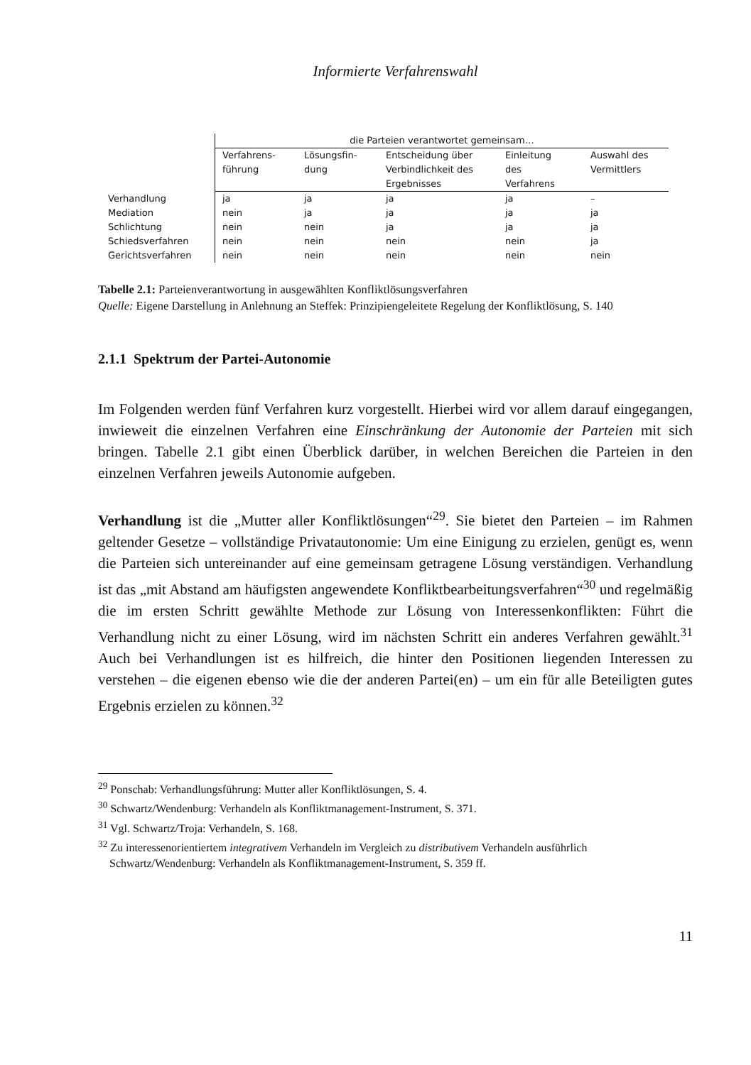Informierte Verfahrenswahl
| | die Parteien verantwortet gemeinsam… | | | | |
| --- | --- | --- | --- | --- | --- |
| | Verfahrens- führung | Lösungsfin- dung | Entscheidung über Verbindlichkeit des Ergebnisses | Einleitung des Verfahrens | Auswahl des Vermittlers |
| Verhandlung | ja | ja | ja | ja | – |
| Mediation | nein | ja | ja | ja | ja |
| Schlichtung | nein | nein | ja | ja | ja |
| Schiedsverfahren | nein | nein | nein | nein | ja |
| Gerichtsverfahren | nein | nein | nein | nein | nein |
Tabelle 2.1: Parteienverantwortung in ausgewählten Konfliktlösungsverfahren
Quelle: Eigene Darstellung in Anlehnung an Steffek: Prinzipiengeleitete Regelung der Konfliktlösung, S. 140
2.1.1 Spektrum der Partei-Autonomie
Im Folgenden werden fünf Verfahren kurz vorgestellt. Hierbei wird vor allem darauf eingegangen, inwieweit die einzelnen Verfahren eine Einschränkung der Autonomie der Parteien mit sich bringen. Tabelle 2.1 gibt einen Überblick darüber, in welchen Bereichen die Parteien in den einzelnen Verfahren jeweils Autonomie aufgeben.
Verhandlung ist die „Mutter aller Konfliktlösungen“<sup>29</sup>. Sie bietet den Parteien – im Rahmen geltender Gesetze – vollständige Privatautonomie: Um eine Einigung zu erzielen, genügt es, wenn die Parteien sich untereinander auf eine gemeinsam getragene Lösung verständigen. Verhandlung ist das „mit Abstand am häufigsten angewendete Konfliktbearbeitungsverfahren“<sup>30</sup> und regelmäßig die im ersten Schritt gewählte Methode zur Lösung von Interessenkonflikten: Führt die Verhandlung nicht zu einer Lösung, wird im nächsten Schritt ein anderes Verfahren gewählt.<sup>31</sup> Auch bei Verhandlungen ist es hilfreich, die hinter den Positionen liegenden Interessen zu verstehen – die eigenen ebenso wie die der anderen Partei(en) – um ein für alle Beteiligten gutes Ergebnis erzielen zu können.<sup>32</sup>
<sup>29</sup> Ponschab: Verhandlungsführung: Mutter aller Konfliktlösungen, S. 4.
<sup>30</sup> Schwartz/Wendenburg: Verhandeln als Konfliktmanagement-Instrument, S. 371.
<sup>31</sup> Vgl. Schwartz/Troja: Verhandeln, S. 168.
<sup>32</sup> Zu interessenorientiertem integrativem Verhandeln im Vergleich zu distributivem Verhandeln ausführlich Schwartz/Wendenburg: Verhandeln als Konfliktmanagement-Instrument, S. 359 ff.
11